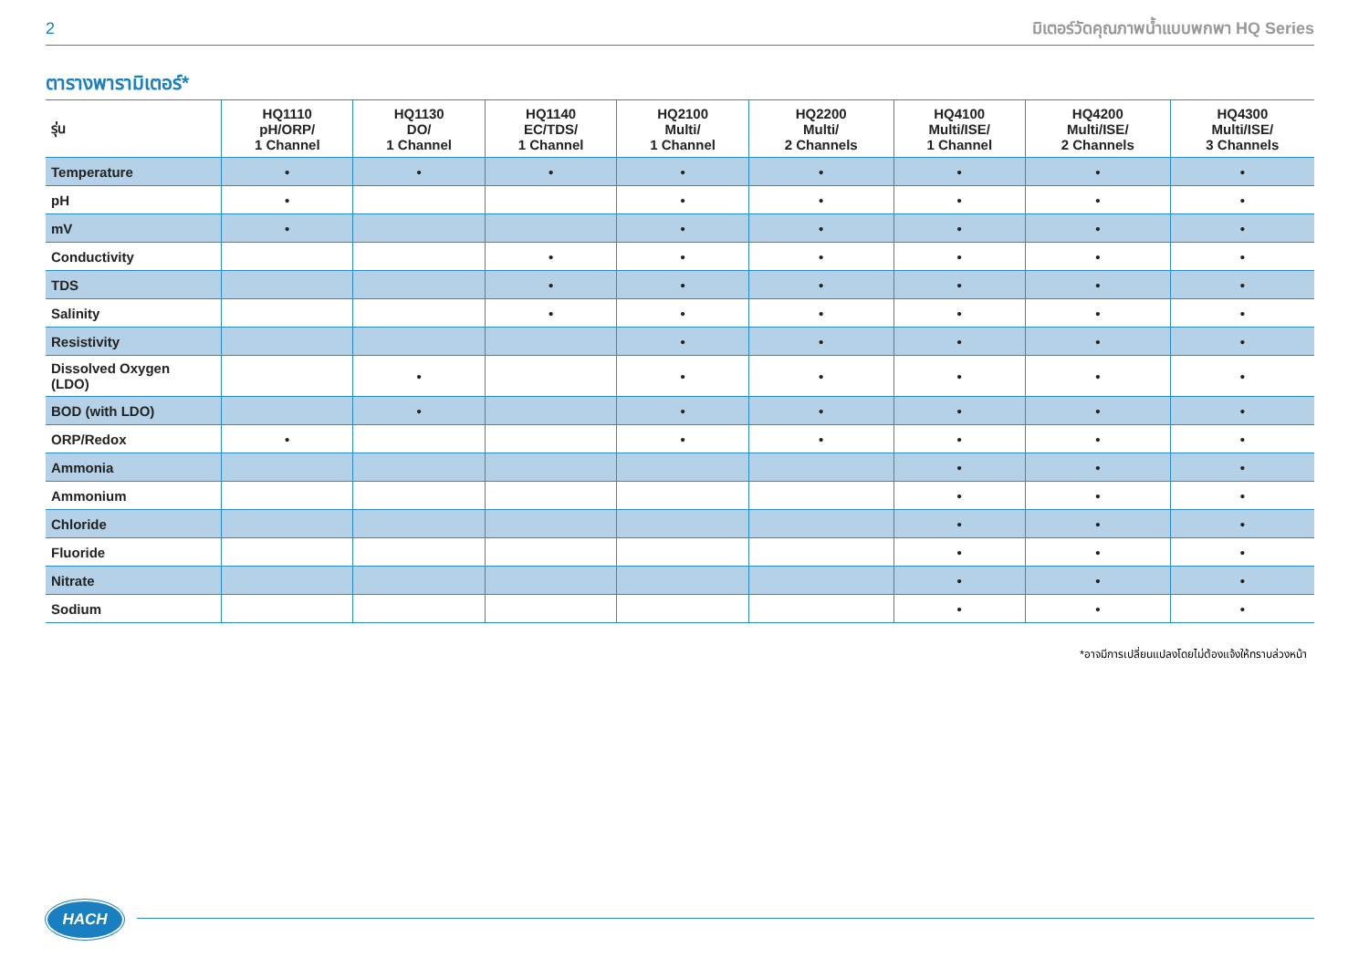2 มิเตอร์วัดคุณภาพน้ำแบบพกพา HQ Series
ตารางพารามิเตอร์*
| รุ่น | HQ1110 pH/ORP/ 1 Channel | HQ1130 DO/ 1 Channel | HQ1140 EC/TDS/ 1 Channel | HQ2100 Multi/ 1 Channel | HQ2200 Multi/ 2 Channels | HQ4100 Multi/ISE/ 1 Channel | HQ4200 Multi/ISE/ 2 Channels | HQ4300 Multi/ISE/ 3 Channels |
| --- | --- | --- | --- | --- | --- | --- | --- | --- |
| Temperature | • | • | • | • | • | • | • | • |
| pH | • | | | • | • | • | • | • |
| mV | • | | | • | • | • | • | • |
| Conductivity | | | • | • | • | • | • | • |
| TDS | | | • | • | • | • | • | • |
| Salinity | | | • | • | • | • | • | • |
| Resistivity | | | | • | • | • | • | • |
| Dissolved Oxygen (LDO) | | • | | • | • | • | • | • |
| BOD (with LDO) | | • | | • | • | • | • | • |
| ORP/Redox | • | | | • | • | • | • | • |
| Ammonia | | | | | | • | • | • |
| Ammonium | | | | | | • | • | • |
| Chloride | | | | | | • | • | • |
| Fluoride | | | | | | • | • | • |
| Nitrate | | | | | | • | • | • |
| Sodium | | | | | | • | • | • |
*อาจมีการเปลี่ยนแปลงโดยไม่ต้องแจ้งให้ทราบล่วงหน้า
HACH